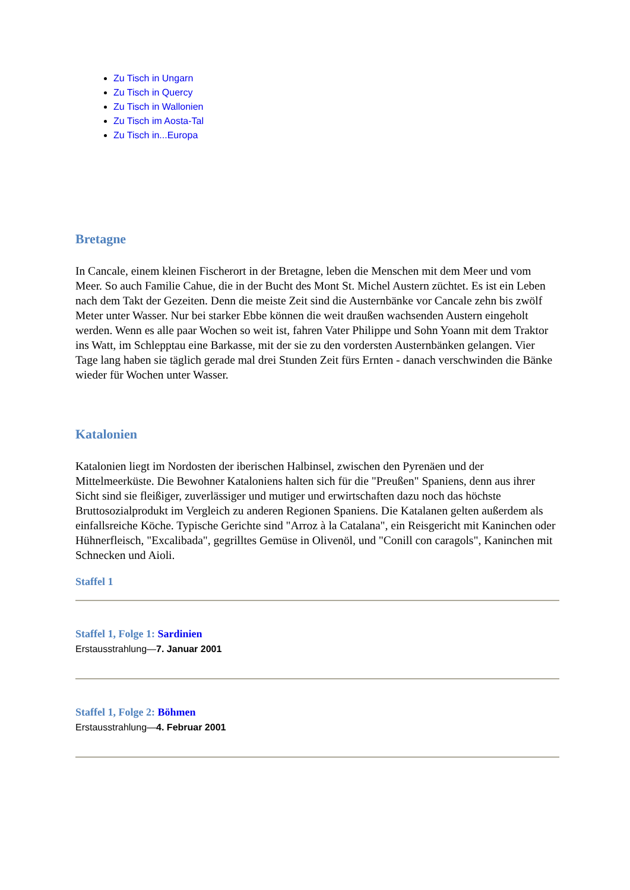Zu Tisch in Ungarn
Zu Tisch in Quercy
Zu Tisch in Wallonien
Zu Tisch im Aosta-Tal
Zu Tisch in...Europa
Bretagne
In Cancale, einem kleinen Fischerort in der Bretagne, leben die Menschen mit dem Meer und vom Meer. So auch Familie Cahue, die in der Bucht des Mont St. Michel Austern züchtet. Es ist ein Leben nach dem Takt der Gezeiten. Denn die meiste Zeit sind die Austernbänke vor Cancale zehn bis zwölf Meter unter Wasser. Nur bei starker Ebbe können die weit draußen wachsenden Austern eingeholt werden. Wenn es alle paar Wochen so weit ist, fahren Vater Philippe und Sohn Yoann mit dem Traktor ins Watt, im Schlepptau eine Barkasse, mit der sie zu den vordersten Austernbänken gelangen. Vier Tage lang haben sie täglich gerade mal drei Stunden Zeit fürs Ernten - danach verschwinden die Bänke wieder für Wochen unter Wasser.
Katalonien
Katalonien liegt im Nordosten der iberischen Halbinsel, zwischen den Pyrenäen und der Mittelmeerküste. Die Bewohner Kataloniens halten sich für die "Preußen" Spaniens, denn aus ihrer Sicht sind sie fleißiger, zuverlässiger und mutiger und erwirtschaften dazu noch das höchste Bruttosozialprodukt im Vergleich zu anderen Regionen Spaniens. Die Katalanen gelten außerdem als einfallsreiche Köche. Typische Gerichte sind "Arroz à la Catalana", ein Reisgericht mit Kaninchen oder Hühnerfleisch, "Excalibada", gegrilltes Gemüse in Olivenöl, und "Conill con caragols", Kaninchen mit Schnecken und Aioli.
Staffel 1
Staffel 1, Folge 1: Sardinien
Erstausstrahlung—7. Januar 2001
Staffel 1, Folge 2: Böhmen
Erstausstrahlung—4. Februar 2001